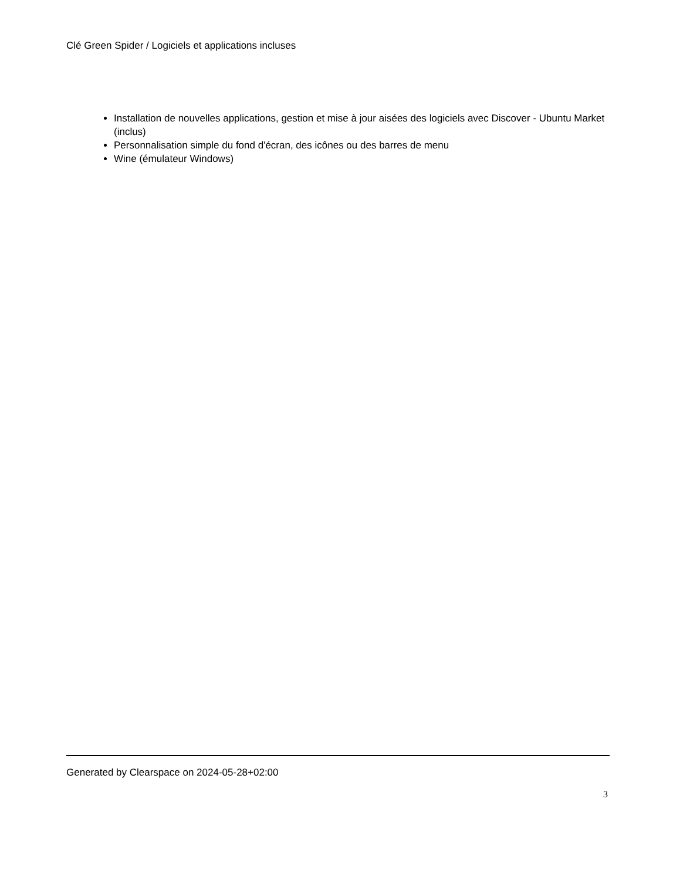Clé Green Spider / Logiciels et applications incluses
Installation de nouvelles applications, gestion et mise à jour aisées des logiciels avec Discover - Ubuntu Market (inclus)
Personnalisation simple du fond d'écran, des icônes ou des barres de menu
Wine (émulateur Windows)
Generated by Clearspace on 2024-05-28+02:00
3